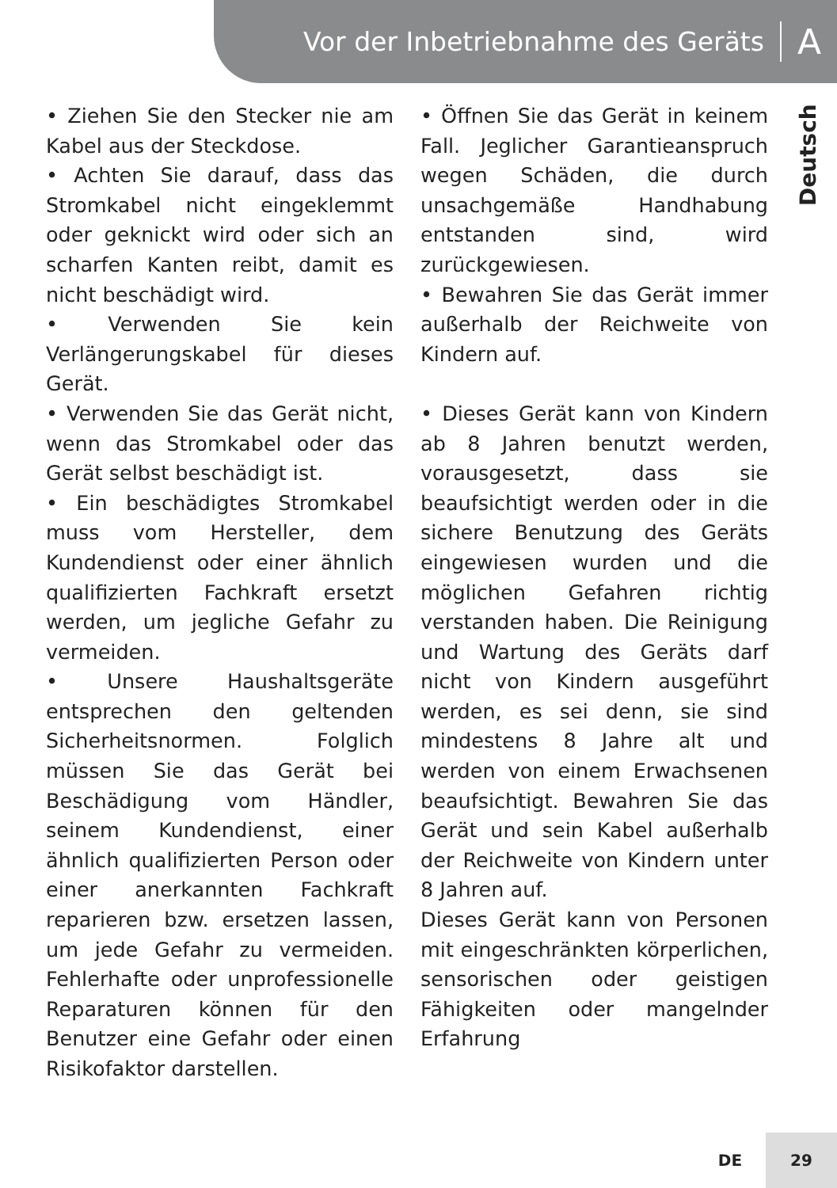Vor der Inbetriebnahme des Geräts A
Deutsch
• Ziehen Sie den Stecker nie am Kabel aus der Steckdose.
• Achten Sie darauf, dass das Stromkabel nicht eingeklemmt oder geknickt wird oder sich an scharfen Kanten reibt, damit es nicht beschädigt wird.
• Verwenden Sie kein Verlängerungskabel für dieses Gerät.
• Verwenden Sie das Gerät nicht, wenn das Stromkabel oder das Gerät selbst beschädigt ist.
• Ein beschädigtes Stromkabel muss vom Hersteller, dem Kundendienst oder einer ähnlich qualifizierten Fachkraft ersetzt werden, um jegliche Gefahr zu vermeiden.
• Unsere Haushaltsgeräte entsprechen den geltenden Sicherheitsnormen. Folglich müssen Sie das Gerät bei Beschädigung vom Händler, seinem Kundendienst, einer ähnlich qualifizierten Person oder einer anerkannten Fachkraft reparieren bzw. ersetzen lassen, um jede Gefahr zu vermeiden. Fehlerhafte oder unprofessionelle Reparaturen können für den Benutzer eine Gefahr oder einen Risikofaktor darstellen.
• Öffnen Sie das Gerät in keinem Fall. Jeglicher Garantieanspruch wegen Schäden, die durch unsachgemäße Handhabung entstanden sind, wird zurückgewiesen.
• Bewahren Sie das Gerät immer außerhalb der Reichweite von Kindern auf.
• Dieses Gerät kann von Kindern ab 8 Jahren benutzt werden, vorausgesetzt, dass sie beaufsichtigt werden oder in die sichere Benutzung des Geräts eingewiesen wurden und die möglichen Gefahren richtig verstanden haben. Die Reinigung und Wartung des Geräts darf nicht von Kindern ausgeführt werden, es sei denn, sie sind mindestens 8 Jahre alt und werden von einem Erwachsenen beaufsichtigt. Bewahren Sie das Gerät und sein Kabel außerhalb der Reichweite von Kindern unter 8 Jahren auf.
Dieses Gerät kann von Personen mit eingeschränkten körperlichen, sensorischen oder geistigen Fähigkeiten oder mangelnder Erfahrung
DE 29